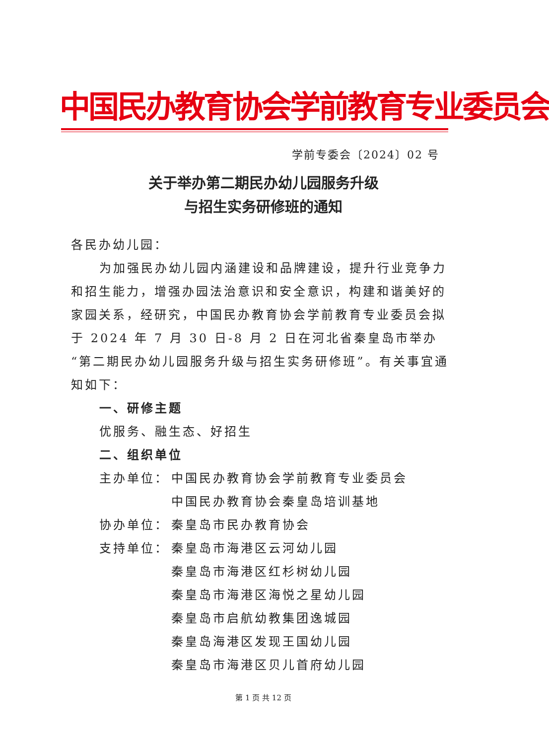中国民办教育协会学前教育专业委员会
学前专委会〔2024〕02 号
关于举办第二期民办幼儿园服务升级
与招生实务研修班的通知
各民办幼儿园：
为加强民办幼儿园内涵建设和品牌建设，提升行业竞争力
和招生能力，增强办园法治意识和安全意识，构建和谐美好的家园关系，经研究，中国民办教育协会学前教育专业委员会拟于 2024 年 7 月 30 日-8 月 2 日在河北省秦皇岛市举办“第二期民办幼儿园服务升级与招生实务研修班”。有关事宜通知如下：
一、研修主题
优服务、融生态、好招生
二、组织单位
主办单位： 中国民办教育协会学前教育专业委员会
中国民办教育协会秦皇岛培训基地
协办单位： 秦皇岛市民办教育协会
支持单位： 秦皇岛市海港区云河幼儿园
秦皇岛市海港区红杉树幼儿园
秦皇岛市海港区海悦之星幼儿园
秦皇岛市启航幼教集团逸城园
秦皇岛海港区发现王国幼儿园
秦皇岛市海港区贝儿首府幼儿园
第 1 页 共 12 页